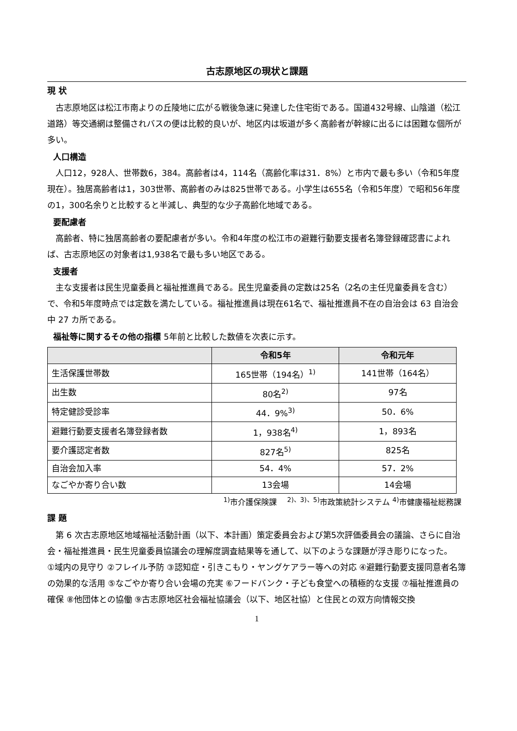古志原地区の現状と課題
現 状
古志原地区は松江市南よりの丘陵地に広がる戦後急速に発達した住宅街である。国道432号線、山陰道（松江道路）等交通網は整備されバスの便は比較的良いが、地区内は坂道が多く高齢者が幹線に出るには困難な個所が多い。
人口構造
人口12，928人、世帯数6，384。高齢者は4，114名（高齢化率は31．8%）と市内で最も多い（令和5年度現在）。独居高齢者は1，303世帯、高齢者のみは825世帯である。小学生は655名（令和5年度）で昭和56年度の1，300名余りと比較すると半減し、典型的な少子高齢化地域である。
要配慮者
高齢者、特に独居高齢者の要配慮者が多い。令和4年度の松江市の避難行動要支援者名簿登録確認書によれば、古志原地区の対象者は1,938名で最も多い地区である。
支援者
主な支援者は民生児童委員と福祉推進員である。民生児童委員の定数は25名（2名の主任児童委員を含む）で、令和5年度時点では定数を満たしている。福祉推進員は現在61名で、福祉推進員不在の自治会は 63 自治会中 27 カ所である。
福祉等に関するその他の指標 5年前と比較した数値を次表に示す。
| | 令和5年 | 令和元年 |
| --- | --- | --- |
| 生活保護世帯数 | 165世帯（194名）<sup>1)</sup> | 141世帯（164名） |
| 出生数 | 80名<sup>2)</sup> | 97名 |
| 特定健診受診率 | 44．9%<sup>3)</sup> | 50．6% |
| 避難行動要支援者名簿登録者数 | 1，938名<sup>4)</sup> | 1，893名 |
| 要介護認定者数 | 827名<sup>5)</sup> | 825名 |
| 自治会加入率 | 54．4% | 57．2% |
| なごやか寄り合い数 | 13会場 | 14会場 |
<sup>1)</sup> 市介護保険課　 <sup>2)、3)、5)</sup>市政策統計システム <sup>4)</sup>市健康福祉総務課
課 題
第 6 次古志原地区地域福祉活動計画（以下、本計画）策定委員会および第5次評価委員会の議論、さらに自治会・福祉推進員・民生児童委員協議会の理解度調査結果等を通して、以下のような課題が浮き彫りになった。
①域内の見守り ②フレイル予防 ③認知症・引きこもり・ヤングケアラー等への対応 ④避難行動要支援同意者名簿の効果的な活用 ⑤なごやか寄り合い会場の充実 ⑥フードバンク・子ども食堂への積極的な支援 ⑦福祉推進員の確保 ⑧他団体との協働 ⑨古志原地区社会福祉協議会（以下、地区社協）と住民との双方向情報交換
1